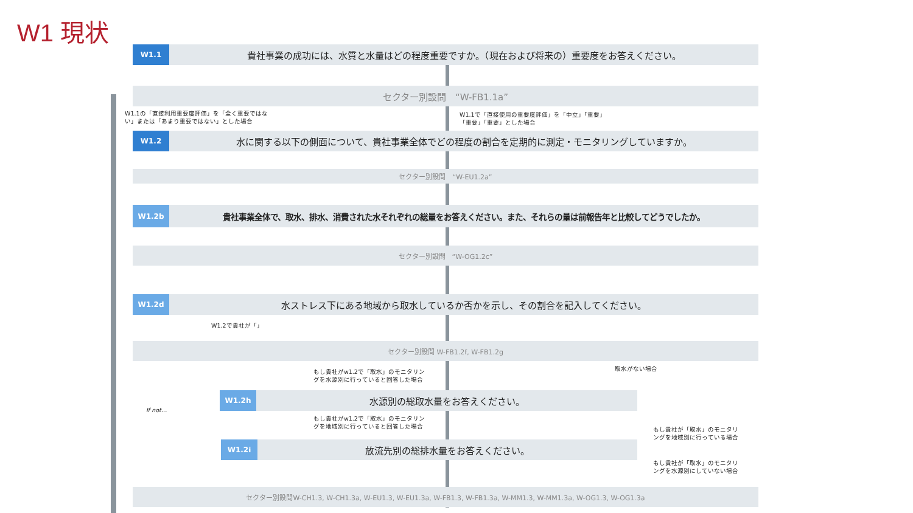W1 現状
W1.1
貴社事業の成功には、水質と水量はどの程度重要ですか。（現在および将来の）重要度をお答えください。
セクター別設問　“W-FB1.1a”
W1.1の「直接利用重要度評価」を「全く重要ではな
い」または「あまり重要ではない」とした場合
W1.1で「直接使用の重要度評価」を「中立」「重要」
「重要」「重要」とした場合
W1.2
水に関する以下の側面について、貴社事業全体でどの程度の割合を定期的に測定・モニタリングしていますか。
セクター別設問　“W-EU1.2a”
W1.2b
貴社事業全体で、取水、排水、消費された水それぞれの総量をお答えください。また、それらの量は前報告年と比較してどうでしたか。
セクター別設問　“W-OG1.2c”
W1.2d
水ストレス下にある地域から取水しているか否かを示し、その割合を記入してください。
W1.2で貴社が「」
セクター別設問 W-FB1.2f, W-FB1.2g
もし貴社がw1.2で「取水」のモニタリン
グを水源別に行っていると回答した場合
取水がない場合
W1.2h
水源別の総取水量をお答えください。
If not…
もし貴社がw1.2で「取水」のモニタリン
グを地域別に行っていると回答した場合
もし貴社が「取水」のモニタリ
ングを地域別に行っている場合
W1.2i
放流先別の総排水量をお答えください。
もし貴社が「取水」のモニタリ
ングを水源別にしていない場合
セクター別設問W-CH1.3, W-CH1.3a, W-EU1.3, W-EU1.3a, W-FB1.3, W-FB1.3a, W-MM1.3, W-MM1.3a, W-OG1.3, W-OG1.3a